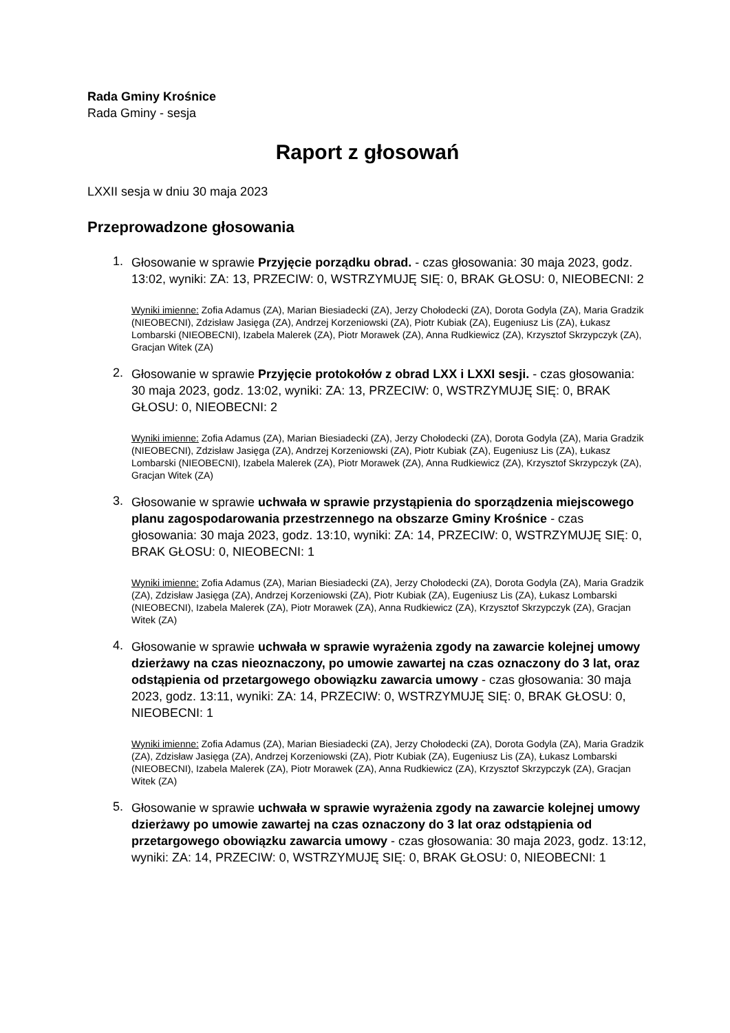Rada Gminy Krośnice
Rada Gminy - sesja
Raport z głosowań
LXXII sesja w dniu 30 maja 2023
Przeprowadzone głosowania
1.
Głosowanie w sprawie Przyjęcie porządku obrad. - czas głosowania: 30 maja 2023, godz. 13:02, wyniki: ZA: 13, PRZECIW: 0, WSTRZYMUJĘ SIĘ: 0, BRAK GŁOSU: 0, NIEOBECNI: 2
Wyniki imienne: Zofia Adamus (ZA), Marian Biesiadecki (ZA), Jerzy Chołodecki (ZA), Dorota Godyla (ZA), Maria Gradzik (NIEOBECNI), Zdzisław Jasięga (ZA), Andrzej Korzeniowski (ZA), Piotr Kubiak (ZA), Eugeniusz Lis (ZA), Łukasz Lombarski (NIEOBECNI), Izabela Malerek (ZA), Piotr Morawek (ZA), Anna Rudkiewicz (ZA), Krzysztof Skrzypczyk (ZA), Gracjan Witek (ZA)
2.
Głosowanie w sprawie Przyjęcie protokołów z obrad LXX i LXXI sesji. - czas głosowania: 30 maja 2023, godz. 13:02, wyniki: ZA: 13, PRZECIW: 0, WSTRZYMUJĘ SIĘ: 0, BRAK GŁOSU: 0, NIEOBECNI: 2
Wyniki imienne: Zofia Adamus (ZA), Marian Biesiadecki (ZA), Jerzy Chołodecki (ZA), Dorota Godyla (ZA), Maria Gradzik (NIEOBECNI), Zdzisław Jasięga (ZA), Andrzej Korzeniowski (ZA), Piotr Kubiak (ZA), Eugeniusz Lis (ZA), Łukasz Lombarski (NIEOBECNI), Izabela Malerek (ZA), Piotr Morawek (ZA), Anna Rudkiewicz (ZA), Krzysztof Skrzypczyk (ZA), Gracjan Witek (ZA)
3.
Głosowanie w sprawie uchwała w sprawie przystąpienia do sporządzenia miejscowego planu zagospodarowania przestrzennego na obszarze Gminy Krośnice - czas głosowania: 30 maja 2023, godz. 13:10, wyniki: ZA: 14, PRZECIW: 0, WSTRZYMUJĘ SIĘ: 0, BRAK GŁOSU: 0, NIEOBECNI: 1
Wyniki imienne: Zofia Adamus (ZA), Marian Biesiadecki (ZA), Jerzy Chołodecki (ZA), Dorota Godyla (ZA), Maria Gradzik (ZA), Zdzisław Jasięga (ZA), Andrzej Korzeniowski (ZA), Piotr Kubiak (ZA), Eugeniusz Lis (ZA), Łukasz Lombarski (NIEOBECNI), Izabela Malerek (ZA), Piotr Morawek (ZA), Anna Rudkiewicz (ZA), Krzysztof Skrzypczyk (ZA), Gracjan Witek (ZA)
4.
Głosowanie w sprawie uchwała w sprawie wyrażenia zgody na zawarcie kolejnej umowy dzierżawy na czas nieoznaczony, po umowie zawartej na czas oznaczony do 3 lat, oraz odstąpienia od przetargowego obowiązku zawarcia umowy - czas głosowania: 30 maja 2023, godz. 13:11, wyniki: ZA: 14, PRZECIW: 0, WSTRZYMUJĘ SIĘ: 0, BRAK GŁOSU: 0, NIEOBECNI: 1
Wyniki imienne: Zofia Adamus (ZA), Marian Biesiadecki (ZA), Jerzy Chołodecki (ZA), Dorota Godyla (ZA), Maria Gradzik (ZA), Zdzisław Jasięga (ZA), Andrzej Korzeniowski (ZA), Piotr Kubiak (ZA), Eugeniusz Lis (ZA), Łukasz Lombarski (NIEOBECNI), Izabela Malerek (ZA), Piotr Morawek (ZA), Anna Rudkiewicz (ZA), Krzysztof Skrzypczyk (ZA), Gracjan Witek (ZA)
5.
Głosowanie w sprawie uchwała w sprawie wyrażenia zgody na zawarcie kolejnej umowy dzierżawy po umowie zawartej na czas oznaczony do 3 lat oraz odstąpienia od przetargowego obowiązku zawarcia umowy - czas głosowania: 30 maja 2023, godz. 13:12, wyniki: ZA: 14, PRZECIW: 0, WSTRZYMUJĘ SIĘ: 0, BRAK GŁOSU: 0, NIEOBECNI: 1